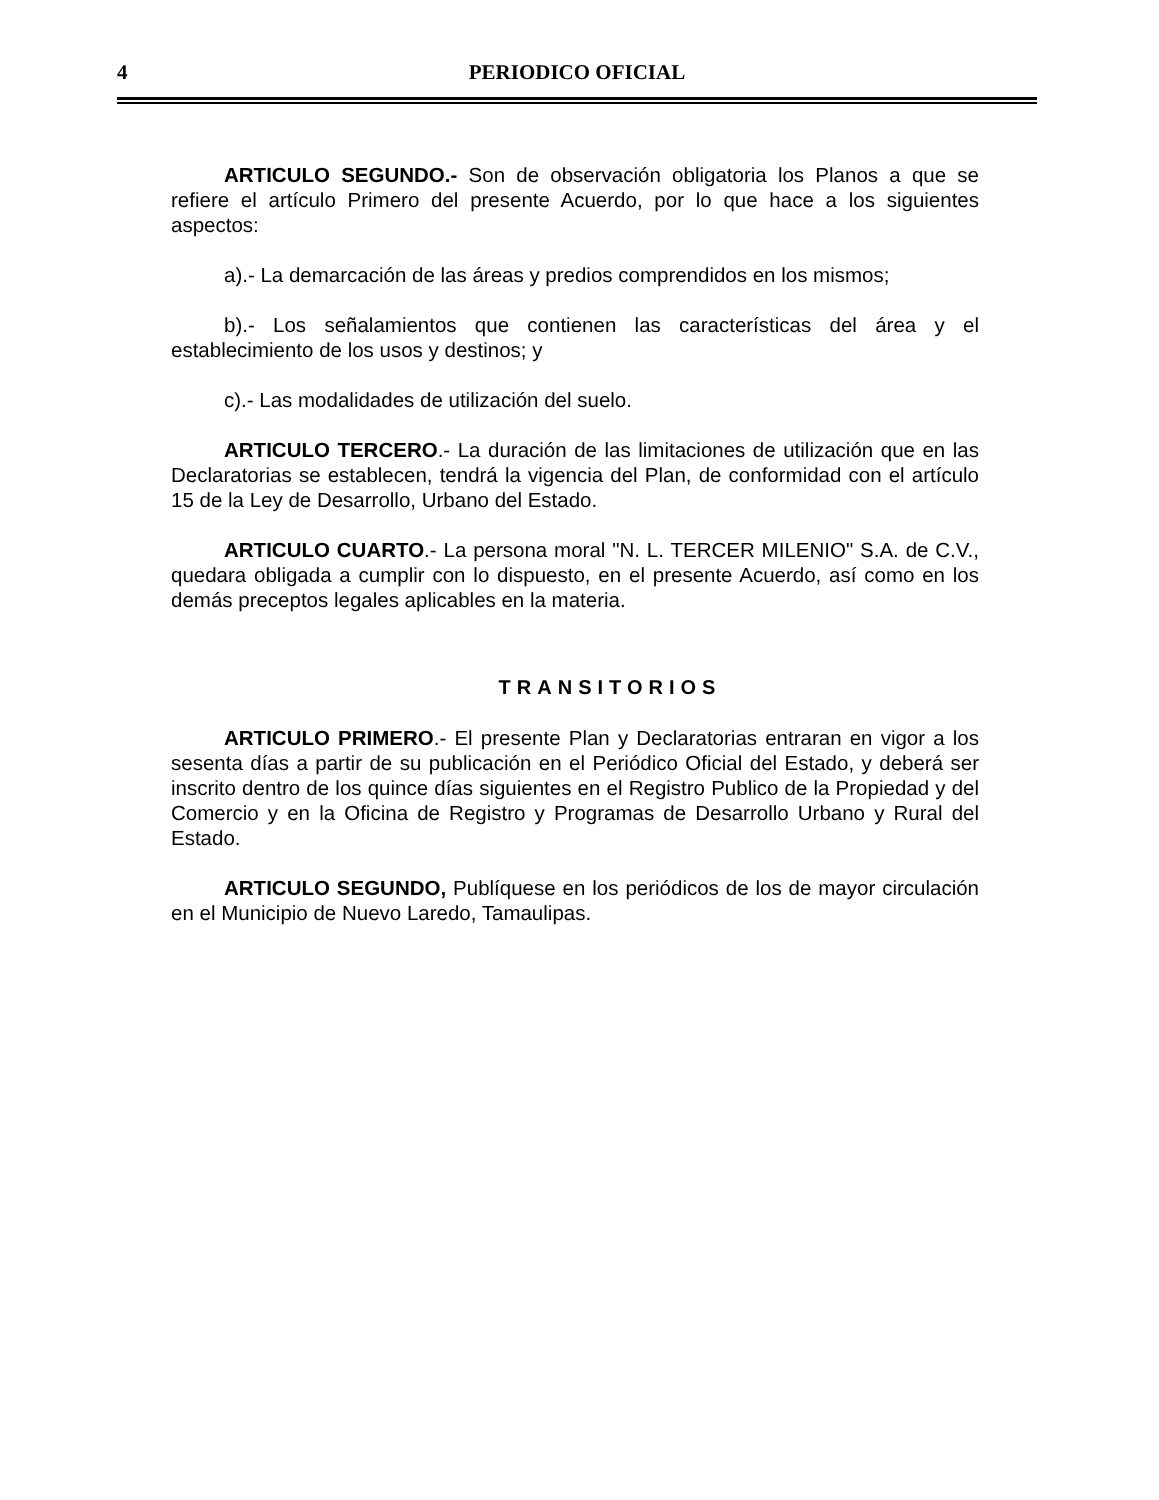4 PERIODICO OFICIAL
ARTICULO SEGUNDO.- Son de observación obligatoria los Planos a que se refiere el artículo Primero del presente Acuerdo, por lo que hace a los siguientes aspectos:
a).- La demarcación de las áreas y predios comprendidos en los mismos;
b).- Los señalamientos que contienen las características del área y el establecimiento de los usos y destinos; y
c).- Las modalidades de utilización del suelo.
ARTICULO TERCERO.- La duración de las limitaciones de utilización que en las Declaratorias se establecen, tendrá la vigencia del Plan, de conformidad con el artículo 15 de la Ley de Desarrollo, Urbano del Estado.
ARTICULO CUARTO.- La persona moral "N. L. TERCER MILENIO" S.A. de C.V., quedara obligada a cumplir con lo dispuesto, en el presente Acuerdo, así como en los demás preceptos legales aplicables en la materia.
TRANSITORIOS
ARTICULO PRIMERO.- El presente Plan y Declaratorias entraran en vigor a los sesenta días a partir de su publicación en el Periódico Oficial del Estado, y deberá ser inscrito dentro de los quince días siguientes en el Registro Publico de la Propiedad y del Comercio y en la Oficina de Registro y Programas de Desarrollo Urbano y Rural del Estado.
ARTICULO SEGUNDO, Publíquese en los periódicos de los de mayor circulación en el Municipio de Nuevo Laredo, Tamaulipas.